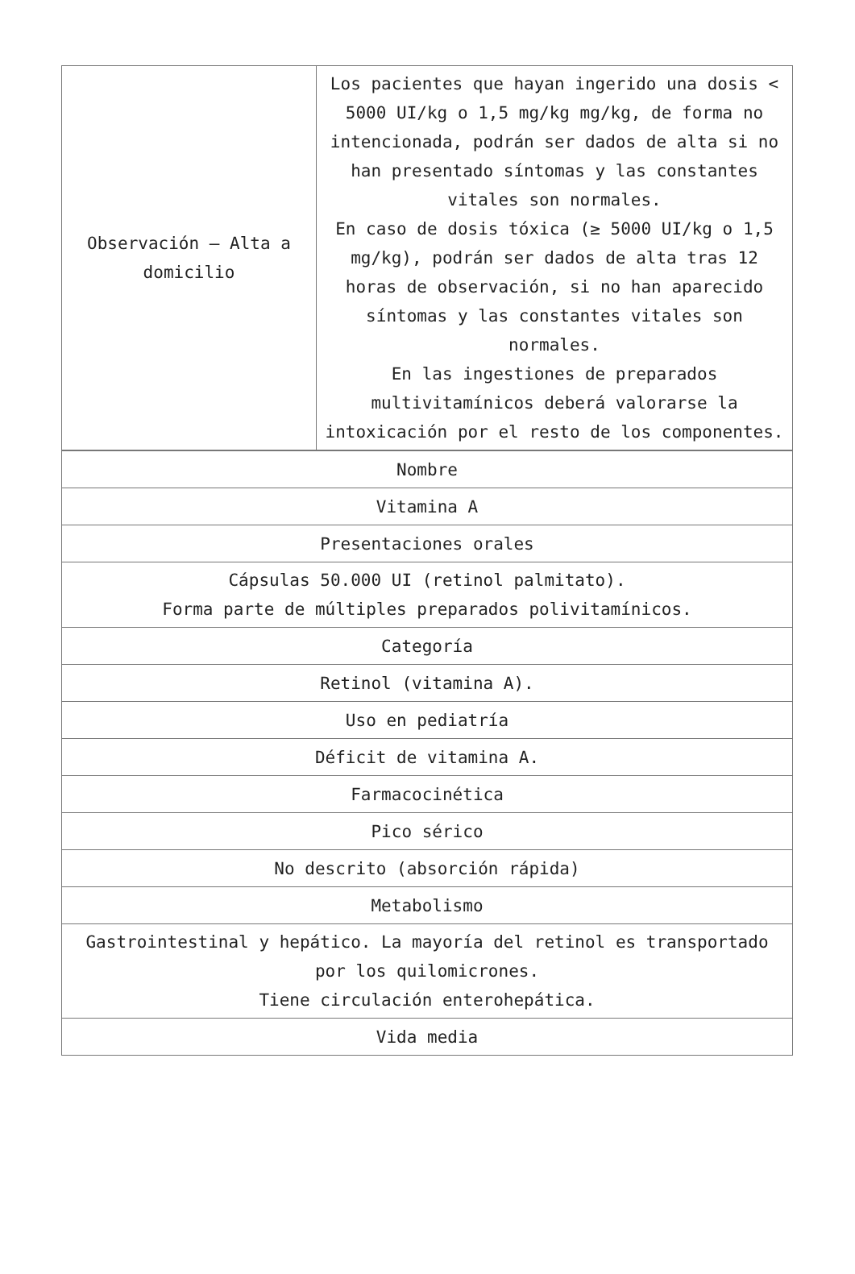| Observación – Alta a domicilio | Los pacientes que hayan ingerido una dosis < 5000 UI/kg o 1,5 mg/kg mg/kg, de forma no intencionada, podrán ser dados de alta si no han presentado síntomas y las constantes vitales son normales. En caso de dosis tóxica (≥ 5000 UI/kg o 1,5 mg/kg), podrán ser dados de alta tras 12 horas de observación, si no han aparecido síntomas y las constantes vitales son normales. En las ingestiones de preparados multivitamínicos deberá valorarse la intoxicación por el resto de los componentes. |
| Nombre |
| Vitamina A |
| Presentaciones orales |
| Cápsulas 50.000 UI (retinol palmitato). Forma parte de múltiples preparados polivitamínicos. |
| Categoría |
| Retinol (vitamina A). |
| Uso en pediatría |
| Déficit de vitamina A. |
| Farmacocinética |
| Pico sérico |
| No descrito (absorción rápida) |
| Metabolismo |
| Gastrointestinal y hepático. La mayoría del retinol es transportado por los quilomicrones. Tiene circulación enterohepática. |
| Vida media |